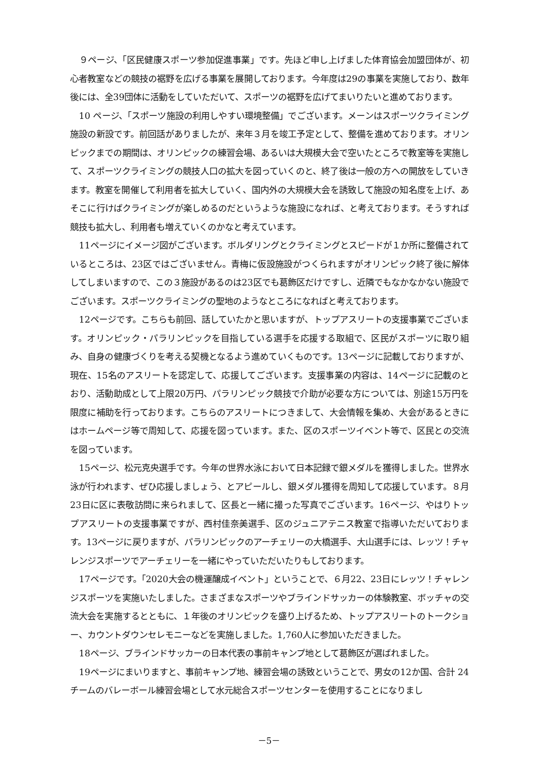９ページ、「区民健康スポーツ参加促進事業」です。先ほど申し上げました体育協会加盟団体が、初心者教室などの競技の裾野を広げる事業を展開しております。今年度は29の事業を実施しており、数年後には、全39団体に活動をしていただいて、スポーツの裾野を広げてまいりたいと進めております。
10 ページ、「スポーツ施設の利用しやすい環境整備」でございます。メーンはスポーツクライミング施設の新設です。前回話がありましたが、来年３月を竣工予定として、整備を進めております。オリンピックまでの期間は、オリンピックの練習会場、あるいは大規模大会で空いたところで教室等を実施して、スポーツクライミングの競技人口の拡大を図っていくのと、終了後は一般の方への開放をしていきます。教室を開催して利用者を拡大していく、国内外の大規模大会を誘致して施設の知名度を上げ、あそこに行けばクライミングが楽しめるのだというような施設になれば、と考えております。そうすれば競技も拡大し、利用者も増えていくのかなと考えています。
11ページにイメージ図がございます。ボルダリングとクライミングとスピードが１か所に整備されているところは、23区ではございません。青梅に仮設施設がつくられますがオリンピック終了後に解体してしまいますので、この３施設があるのは23区でも葛飾区だけですし、近隣でもなかなかない施設でございます。スポーツクライミングの聖地のようなところになればと考えております。
12ページです。こちらも前回、話していたかと思いますが、トップアスリートの支援事業でございます。オリンピック・パラリンピックを目指している選手を応援する取組で、区民がスポーツに取り組み、自身の健康づくりを考える契機となるよう進めていくものです。13ページに記載しておりますが、現在、15名のアスリートを認定して、応援してございます。支援事業の内容は、14ページに記載のとおり、活動助成として上限20万円、パラリンピック競技で介助が必要な方については、別途15万円を限度に補助を行っております。こちらのアスリートにつきまして、大会情報を集め、大会があるときにはホームページ等で周知して、応援を図っています。また、区のスポーツイベント等で、区民との交流を図っています。
15ページ、松元克央選手です。今年の世界水泳において日本記録で銀メダルを獲得しました。世界水泳が行われます、ぜひ応援しましょう、とアピールし、銀メダル獲得を周知して応援しています。８月23日に区に表敬訪問に来られまして、区長と一緒に撮った写真でございます。16ページ、やはりトップアスリートの支援事業ですが、西村佳奈美選手、区のジュニアテニス教室で指導いただいております。13ページに戻りますが、パラリンピックのアーチェリーの大橋選手、大山選手には、レッツ！チャレンジスポーツでアーチェリーを一緒にやっていただいたりもしております。
17ページです。「2020大会の機運醸成イベント」ということで、６月22、23日にレッツ！チャレンジスポーツを実施いたしました。さまざまなスポーツやブラインドサッカーの体験教室、ボッチャの交流大会を実施するとともに、１年後のオリンピックを盛り上げるため、トップアスリートのトークショー、カウントダウンセレモニーなどを実施しました。1,760人に参加いただきました。
18ページ、ブラインドサッカーの日本代表の事前キャンプ地として葛飾区が選ばれました。
19ページにまいりますと、事前キャンプ地、練習会場の誘致ということで、男女の12か国、合計 24 チームのバレーボール練習会場として水元総合スポーツセンターを使用することになりまし
－5－